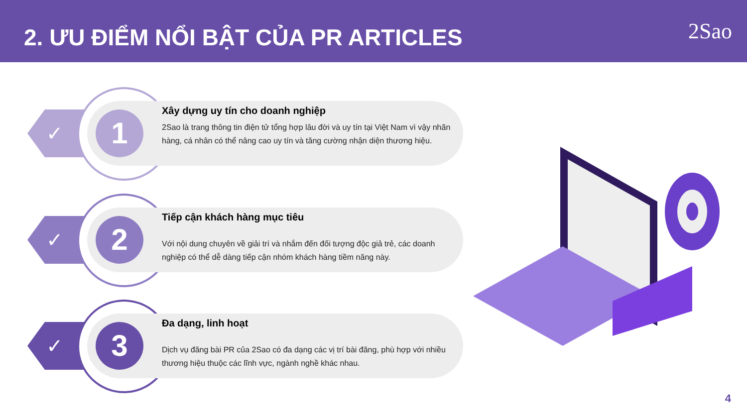2. ƯU ĐIỂM NỔI BẬT CỦA PR ARTICLES
2Sao
✓ 1
Xây dựng uy tín cho doanh nghiệp
2Sao là trang thông tin điện tử tổng hợp lâu đời và uy tín tại Việt Nam vì vậy nhãn hàng, cá nhân có thể nâng cao uy tín và tăng cường nhận diện thương hiệu.
✓ 2
Tiếp cận khách hàng mục tiêu
Với nội dung chuyên về giải trí và nhắm đến đối tượng độc giả trẻ, các doanh nghiệp có thể dễ dàng tiếp cận nhóm khách hàng tiềm năng này.
✓ 3
Đa dạng, linh hoạt
Dịch vụ đăng bài PR của 2Sao có đa dạng các vị trí bài đăng, phù hợp với nhiều thương hiệu thuộc các lĩnh vực, ngành nghề khác nhau.
4